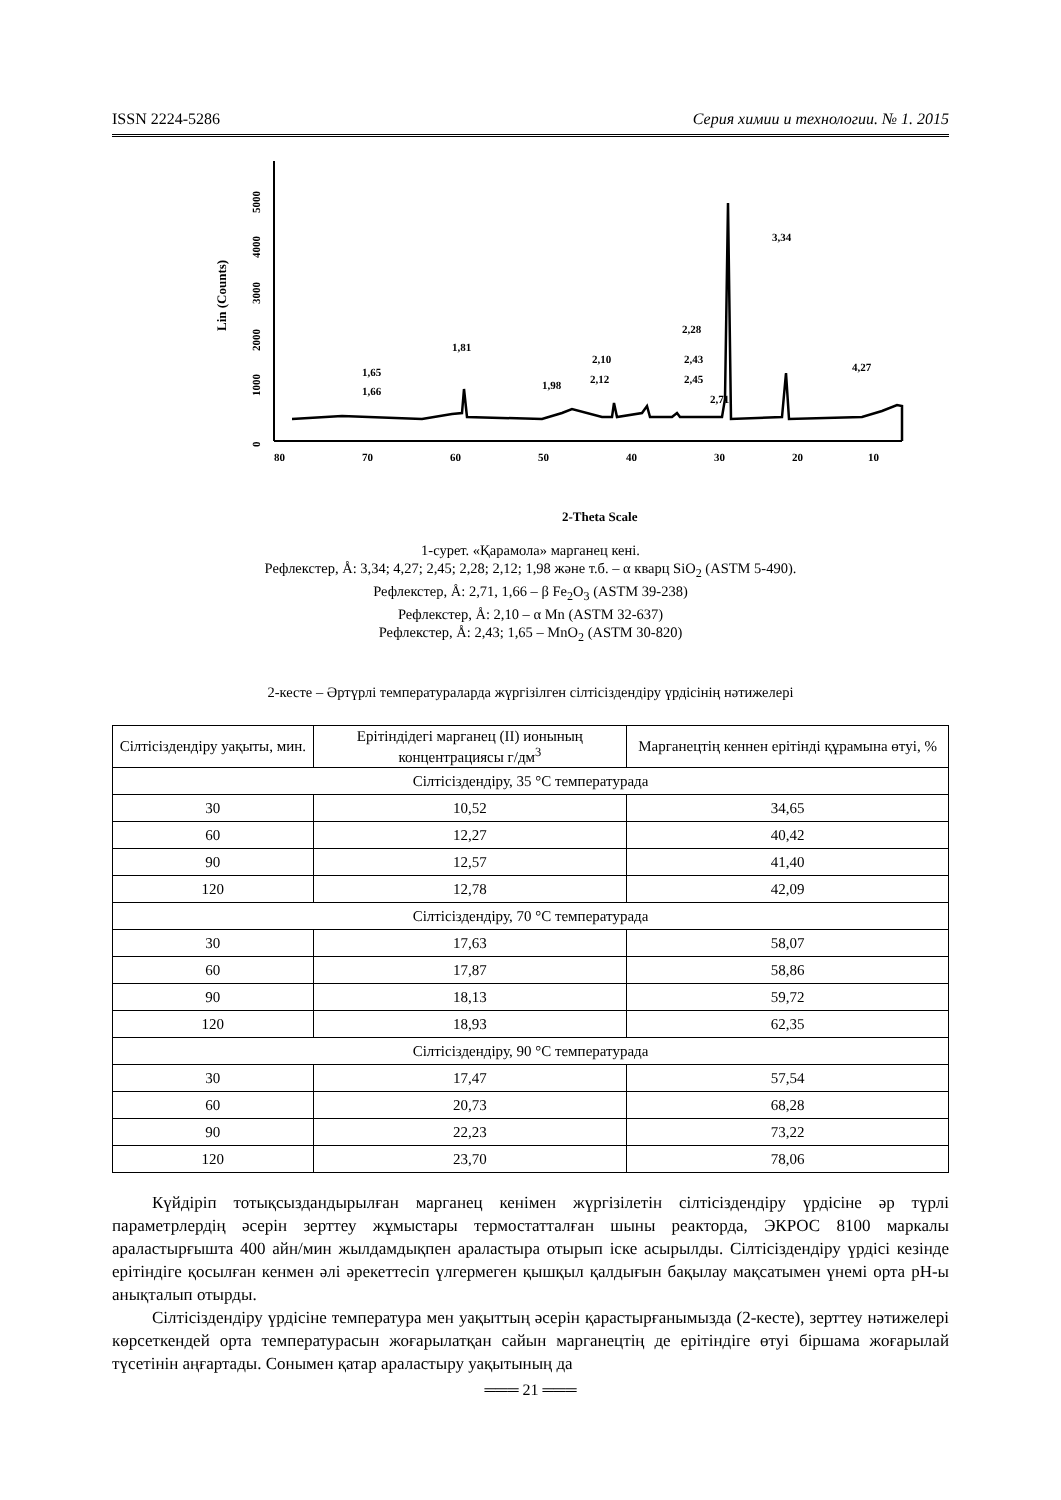ISSN 2224-5286 Серия химии и технологии. № 1. 2015
Lin (Counts)
0
1000
2000
3000
4000
5000
80
70
60
50
40
30
20
10
3,34
4,27
1,81
1,65
1,66
1,98
2,10
2,12
2,28
2,43
2,45
2,71
2-Theta Scale
1-сурет. «Қарамола» марганец кені.
Рефлекстер, Å: 3,34; 4,27; 2,45; 2,28; 2,12; 1,98 және т.б. – α кварц SiO<sub>2</sub> (ASTM 5-490).
Рефлекстер, Å: 2,71, 1,66 – β Fe<sub>2</sub>O<sub>3</sub> (ASTM 39-238)
Рефлекстер, Å: 2,10 – α Mn (ASTM 32-637)
Рефлекстер, Å: 2,43; 1,65 – MnO<sub>2</sub> (ASTM 30-820)
2-кесте – Әртүрлі температураларда жүргізілген сілтісіздендіру үрдісінің нәтижелері
| Сілтісіздендіру уақыты, мин. | Ерітіндідегі марганец (II) ионының концентрациясы г/дм<sup>3</sup> | Марганецтің кеннен ерітінді құрамына өтуі, % |
| --- | --- | --- |
| Сілтісіздендіру, 35 °С температурада | | |
| 30 | 10,52 | 34,65 |
| 60 | 12,27 | 40,42 |
| 90 | 12,57 | 41,40 |
| 120 | 12,78 | 42,09 |
| Сілтісіздендіру, 70 °С температурада | | |
| 30 | 17,63 | 58,07 |
| 60 | 17,87 | 58,86 |
| 90 | 18,13 | 59,72 |
| 120 | 18,93 | 62,35 |
| Сілтісіздендіру, 90 °С температурада | | |
| 30 | 17,47 | 57,54 |
| 60 | 20,73 | 68,28 |
| 90 | 22,23 | 73,22 |
| 120 | 23,70 | 78,06 |
Күйдіріп тотықсыздандырылған марганец кенімен жүргізілетін сілтісіздендіру үрдісіне әр түрлі параметрлердің әсерін зерттеу жұмыстары термостатталған шыны реакторда, ЭКРОС 8100 маркалы араластырғышта 400 айн/мин жылдамдықпен араластыра отырып іске асырылды. Сілтісіздендіру үрдісі кезінде ерітіндіге қосылған кенмен әлі әрекеттесіп үлгермеген қышқыл қалдығын бақылау мақсатымен үнемі орта pH-ы анықталып отырды.
Сілтісіздендіру үрдісіне температура мен уақыттың әсерін қарастырғанымызда (2-кесте), зерттеу нәтижелері көрсеткендей орта температурасын жоғарылатқан сайын марганецтің де ерітіндіге өтуі біршама жоғарылай түсетінін аңғартады. Сонымен қатар араластыру уақытының да
═══ 21 ═══